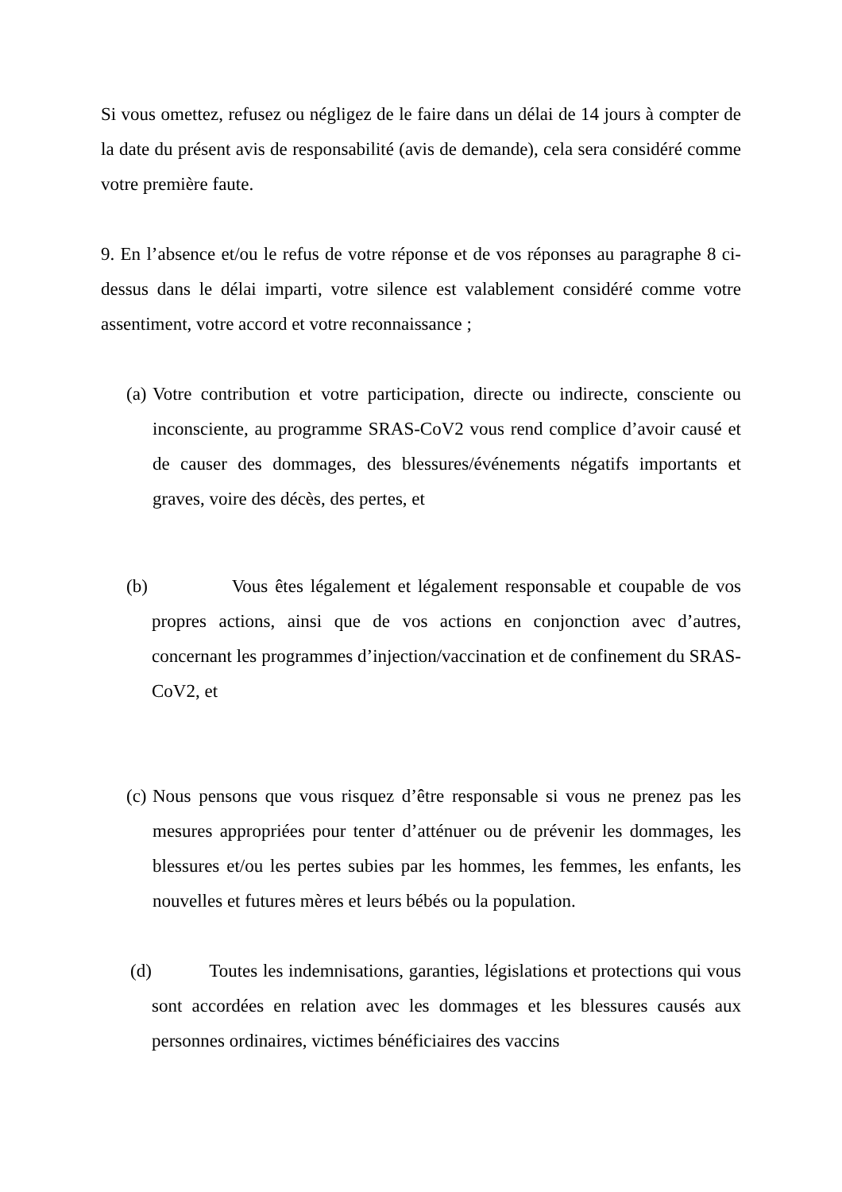Si vous omettez, refusez ou négligez de le faire dans un délai de 14 jours à compter de la date du présent avis de responsabilité (avis de demande), cela sera considéré comme votre première faute.
9. En l’absence et/ou le refus de votre réponse et de vos réponses au paragraphe 8 ci-dessus dans le délai imparti, votre silence est valablement considéré comme votre assentiment, votre accord et votre reconnaissance ;
(a) Votre contribution et votre participation, directe ou indirecte, consciente ou inconsciente, au programme SRAS-CoV2 vous rend complice d’avoir causé et de causer des dommages, des blessures/événements négatifs importants et graves, voire des décès, des pertes, et
(b) Vous êtes légalement et légalement responsable et coupable de vos propres actions, ainsi que de vos actions en conjonction avec d’autres, concernant les programmes d’injection/vaccination et de confinement du SRAS-CoV2, et
(c) Nous pensons que vous risquez d’être responsable si vous ne prenez pas les mesures appropriées pour tenter d’atténuer ou de prévenir les dommages, les blessures et/ou les pertes subies par les hommes, les femmes, les enfants, les nouvelles et futures mères et leurs bébés ou la population.
(d) Toutes les indemnisations, garanties, législations et protections qui vous sont accordées en relation avec les dommages et les blessures causés aux personnes ordinaires, victimes bénéficiaires des vaccins